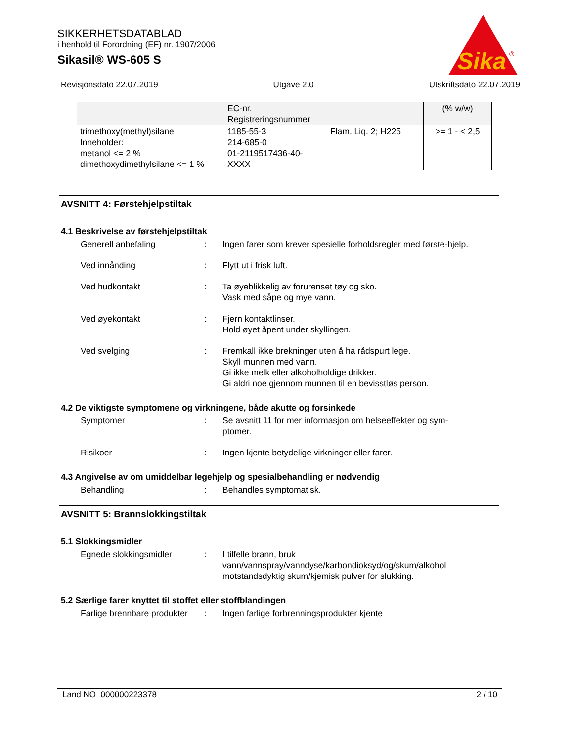SIKKERHETSDATABLAD
i henhold til Forordning (EF) nr. 1907/2006
Sikasil® WS-605 S
Sika
®
Revisjonsdato 22.07.2019 Utgave 2.0 Utskriftsdato 22.07.2019
| | EC-nr. Registreringsnummer | | (% w/w) |
| --- | --- | --- | --- |
| trimethoxy(methyl)silane Inneholder: metanol <= 2 % dimethoxydimethylsilane <= 1 % | 1185-55-3 214-685-0 01-2119517436-40- XXXX | Flam. Liq. 2; H225 | >= 1 - < 2,5 |
AVSNITT 4: Førstehjelpstiltak
4.1 Beskrivelse av førstehjelpstiltak
Generell anbefaling : Ingen farer som krever spesielle forholdsregler med første-hjelp.
Ved innånding : Flytt ut i frisk luft.
Ved hudkontakt : Ta øyeblikkelig av forurenset tøy og sko.
Vask med såpe og mye vann.
Ved øyekontakt : Fjern kontaktlinser.
Hold øyet åpent under skyllingen.
Ved svelging : Fremkall ikke brekninger uten å ha rådspurt lege.
Skyll munnen med vann.
Gi ikke melk eller alkoholholdige drikker.
Gi aldri noe gjennom munnen til en bevisstløs person.
4.2 De viktigste symptomene og virkningene, både akutte og forsinkede
Symptomer : Se avsnitt 11 for mer informasjon om helseeffekter og sym-ptomer.
Risikoer : Ingen kjente betydelige virkninger eller farer.
4.3 Angivelse av om umiddelbar legehjelp og spesialbehandling er nødvendig
Behandling : Behandles symptomatisk.
AVSNITT 5: Brannslokkingstiltak
5.1 Slokkingsmidler
Egnede slokkingsmidler : I tilfelle brann, bruk vann/vannspray/vanndyse/karbondioksyd/og/skum/alkohol motstandsdyktig skum/kjemisk pulver for slukking.
5.2 Særlige farer knyttet til stoffet eller stoffblandingen
Farlige brennbare produkter
: Ingen farlige forbrenningsprodukter kjente
Land NO 000000223378 2 / 10